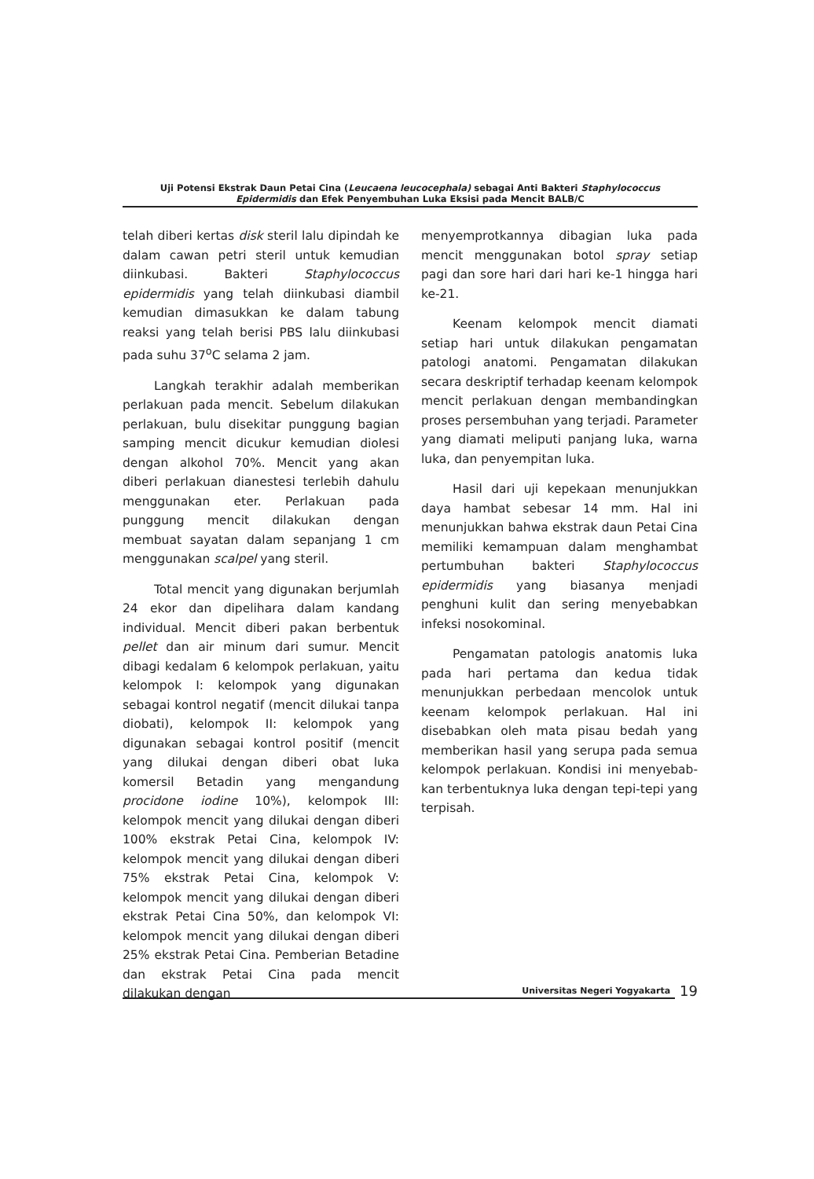Uji Potensi Ekstrak Daun Petai Cina (Leucaena leucocephala) sebagai Anti Bakteri Staphylococcus
Epidermidis dan Efek Penyembuhan Luka Eksisi pada Mencit BALB/C
telah diberi kertas disk steril lalu dipindah ke dalam cawan petri steril untuk kemudian diinkubasi. Bakteri Staphylococcus epidermidis yang telah diinkubasi diambil kemudian dimasukkan ke dalam tabung reaksi yang telah berisi PBS lalu diinkubasi pada suhu 37<sup>o</sup>C selama 2 jam.
Langkah terakhir adalah memberikan perlakuan pada mencit. Sebelum dilakukan perlakuan, bulu disekitar punggung bagian samping mencit dicukur kemudian diolesi dengan alkohol 70%. Mencit yang akan diberi perlakuan dianestesi terlebih dahulu menggunakan eter. Perlakuan pada punggung mencit dilakukan dengan membuat sayatan dalam sepanjang 1 cm menggunakan scalpel yang steril.
Total mencit yang digunakan berjumlah 24 ekor dan dipelihara dalam kandang individual. Mencit diberi pakan berbentuk pellet dan air minum dari sumur. Mencit dibagi kedalam 6 kelompok perlakuan, yaitu kelompok I: kelompok yang digunakan sebagai kontrol negatif (mencit dilukai tanpa diobati), kelompok II: kelompok yang digunakan sebagai kontrol positif (mencit yang dilukai dengan diberi obat luka komersil Betadin yang mengandung procidone iodine 10%), kelompok III: kelompok mencit yang dilukai dengan diberi 100% ekstrak Petai Cina, kelompok IV: kelompok mencit yang dilukai dengan diberi 75% ekstrak Petai Cina, kelompok V: kelompok mencit yang dilukai dengan diberi ekstrak Petai Cina 50%, dan kelompok VI: kelompok mencit yang dilukai dengan diberi 25% ekstrak Petai Cina. Pemberian Betadine dan ekstrak Petai Cina pada mencit dilakukan dengan
menyemprotkannya dibagian luka pada mencit menggunakan botol spray setiap pagi dan sore hari dari hari ke-1 hingga hari ke-21.
Keenam kelompok mencit diamati setiap hari untuk dilakukan pengamatan patologi anatomi. Pengamatan dilakukan secara deskriptif terhadap keenam kelompok mencit perlakuan dengan membandingkan proses persembuhan yang terjadi. Parameter yang diamati meliputi panjang luka, warna luka, dan penyempitan luka.
Hasil dari uji kepekaan menunjukkan daya hambat sebesar 14 mm. Hal ini menunjukkan bahwa ekstrak daun Petai Cina memiliki kemampuan dalam menghambat pertumbuhan bakteri Staphylococcus epidermidis yang biasanya menjadi penghuni kulit dan sering menyebabkan infeksi nosokominal.
Pengamatan patologis anatomis luka pada hari pertama dan kedua tidak menunjukkan perbedaan mencolok untuk keenam kelompok perlakuan. Hal ini disebabkan oleh mata pisau bedah yang memberikan hasil yang serupa pada semua kelompok perlakuan. Kondisi ini menyebab-kan terbentuknya luka dengan tepi-tepi yang terpisah.
Universitas Negeri Yogyakarta 19